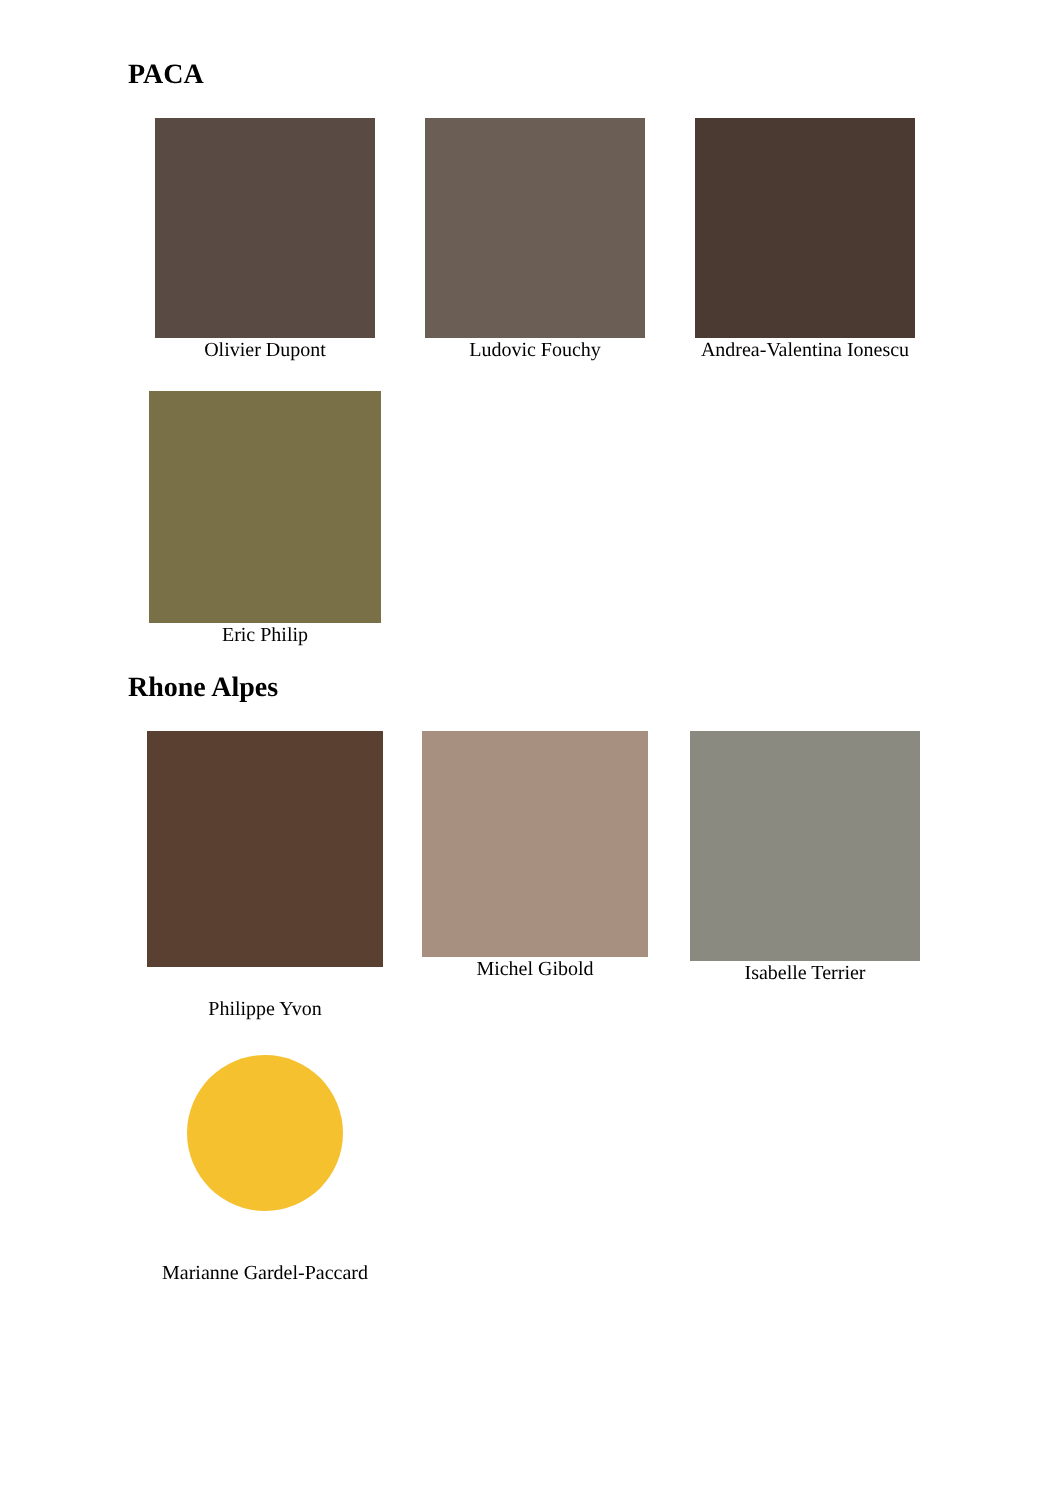PACA
Olivier Dupont Ludovic Fouchy Andrea-Valentina Ionescu
Eric Philip
Rhone Alpes
Philippe Yvon Michel Gibold Isabelle Terrier
Marianne Gardel-Paccard